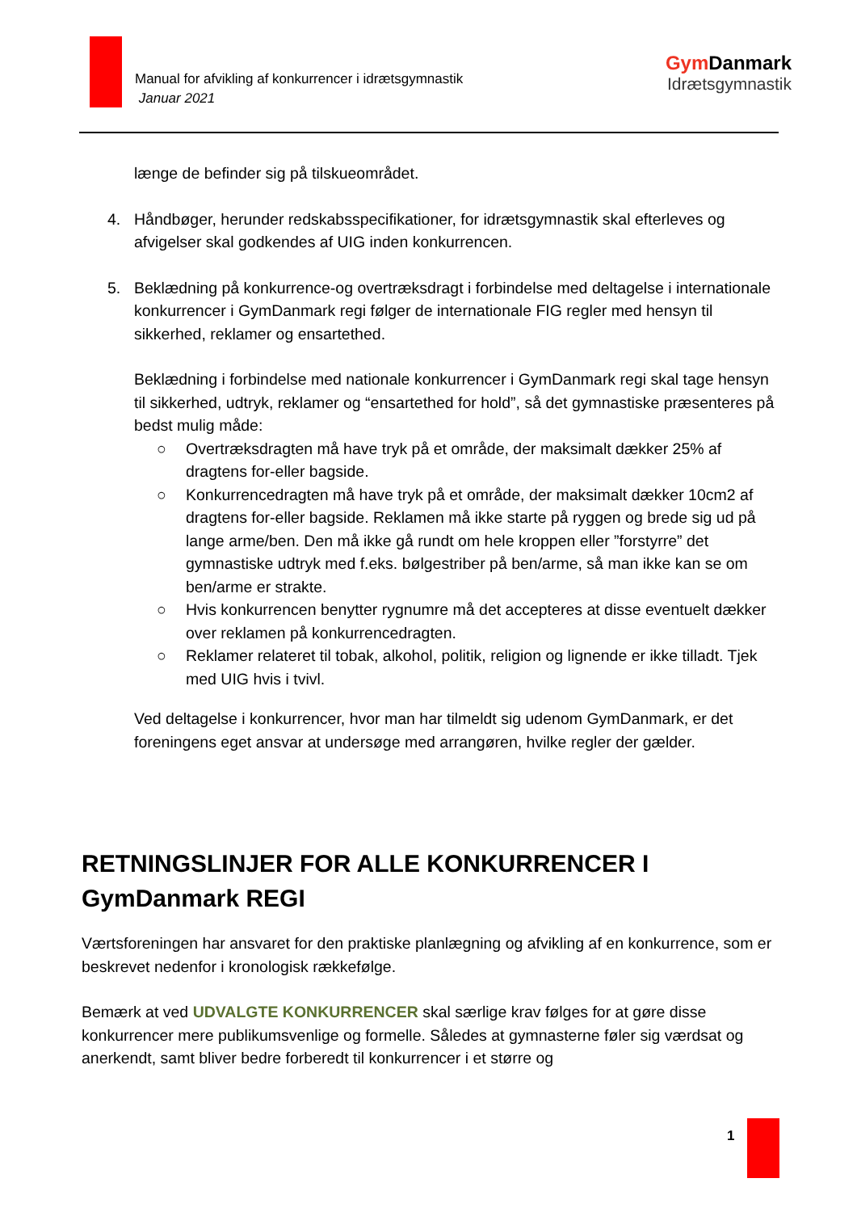Manual for afvikling af konkurrencer i idrætsgymnastik
Januar 2021
Gym Danmark
Idrætsgymnastik
længe de befinder sig på tilskueområdet.
4. Håndbøger, herunder redskabsspecifikationer, for idrætsgymnastik skal efterleves og afvigelser skal godkendes af UIG inden konkurrencen.
5. Beklædning på konkurrence-og overtræksdragt i forbindelse med deltagelse i internationale konkurrencer i GymDanmark regi følger de internationale FIG regler med hensyn til sikkerhed, reklamer og ensartethed.
Beklædning i forbindelse med nationale konkurrencer i GymDanmark regi skal tage hensyn til sikkerhed, udtryk, reklamer og “ensartethed for hold”, så det gymnastiske præsenteres på bedst mulig måde:
○ Overtræksdragten må have tryk på et område, der maksimalt dækker 25% af dragtens for-eller bagside.
○ Konkurrencedragten må have tryk på et område, der maksimalt dækker 10cm2 af dragtens for-eller bagside. Reklamen må ikke starte på ryggen og brede sig ud på lange arme/ben. Den må ikke gå rundt om hele kroppen eller ”forstyrre” det gymnastiske udtryk med f.eks. bølgestriber på ben/arme, så man ikke kan se om ben/arme er strakte.
○ Hvis konkurrencen benytter rygnumre må det accepteres at disse eventuelt dækker over reklamen på konkurrencedragten.
○ Reklamer relateret til tobak, alkohol, politik, religion og lignende er ikke tilladt. Tjek med UIG hvis i tvivl.
Ved deltagelse i konkurrencer, hvor man har tilmeldt sig udenom GymDanmark, er det foreningens eget ansvar at undersøge med arrangøren, hvilke regler der gælder.
RETNINGSLINJER FOR ALLE KONKURRENCER I GymDanmark REGI
Værtsforeningen har ansvaret for den praktiske planlægning og afvikling af en konkurrence, som er beskrevet nedenfor i kronologisk rækkefølge.
Bemærk at ved UDVALGTE KONKURRENCER skal særlige krav følges for at gøre disse konkurrencer mere publikumsvenlige og formelle. Således at gymnasterne føler sig værdsat og anerkendt, samt bliver bedre forberedt til konkurrencer i et større og
1